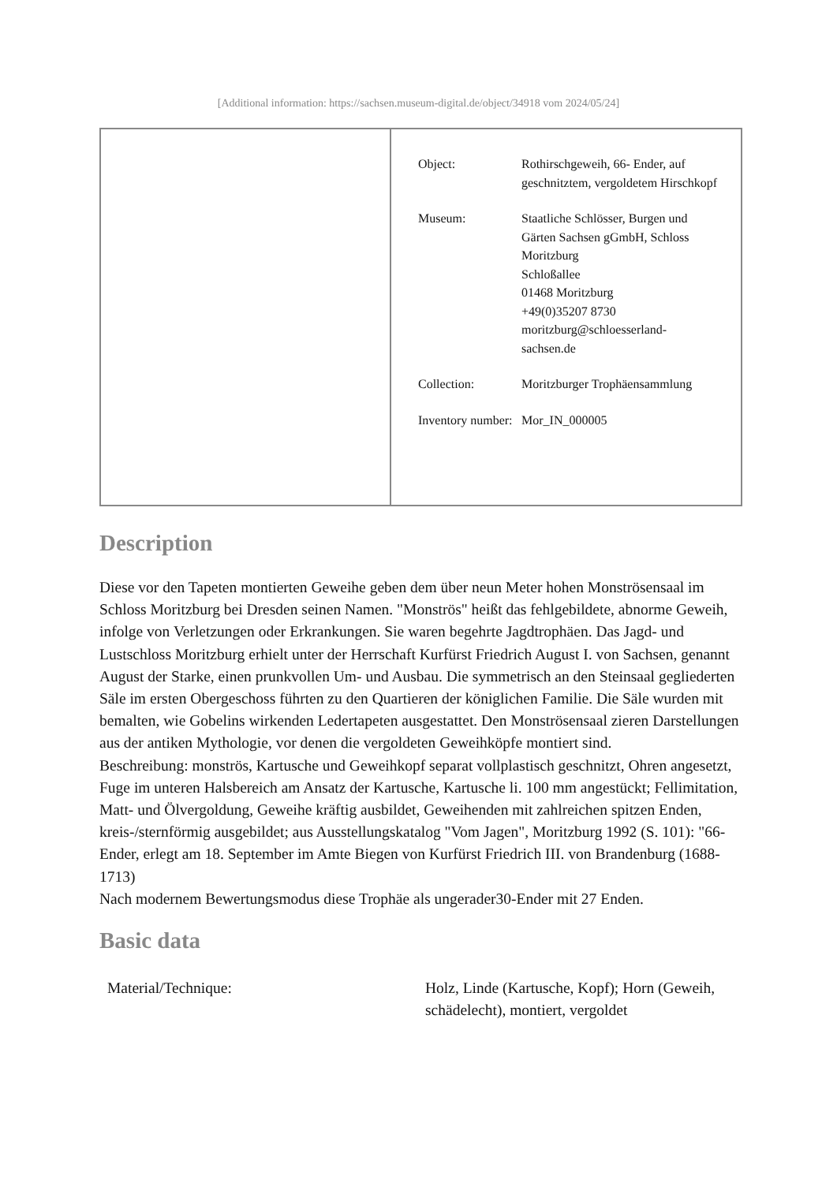[Additional information: https://sachsen.museum-digital.de/object/34918 vom 2024/05/24]
| Object: | Rothirschgeweih, 66- Ender, auf geschnitztem, vergoldetem Hirschkopf |
| Museum: | Staatliche Schlösser, Burgen und Gärten Sachsen gGmbH, Schloss Moritzburg Schloßallee 01468 Moritzburg +49(0)35207 8730 moritzburg@schloesserland-sachsen.de |
| Collection: | Moritzburger Trophäensammlung |
| Inventory number: | Mor_IN_000005 |
Description
Diese vor den Tapeten montierten Geweihe geben dem über neun Meter hohen Monströsensaal im Schloss Moritzburg bei Dresden seinen Namen. "Monströs" heißt das fehlgebildete, abnorme Geweih, infolge von Verletzungen oder Erkrankungen. Sie waren begehrte Jagdtrophäen. Das Jagd- und Lustschloss Moritzburg erhielt unter der Herrschaft Kurfürst Friedrich August I. von Sachsen, genannt August der Starke, einen prunkvollen Um- und Ausbau. Die symmetrisch an den Steinsaal gegliederten Säle im ersten Obergeschoss führten zu den Quartieren der königlichen Familie. Die Säle wurden mit bemalten, wie Gobelins wirkenden Ledertapeten ausgestattet. Den Monströsensaal zieren Darstellungen aus der antiken Mythologie, vor denen die vergoldeten Geweihköpfe montiert sind.
Beschreibung: monströs, Kartusche und Geweihkopf separat vollplastisch geschnitzt, Ohren angesetzt, Fuge im unteren Halsbereich am Ansatz der Kartusche, Kartusche li. 100 mm angestückt; Fellimitation, Matt- und Ölvergoldung, Geweihe kräftig ausbildet, Geweihenden mit zahlreichen spitzen Enden, kreis-/sternförmig ausgebildet; aus Ausstellungskatalog "Vom Jagen", Moritzburg 1992 (S. 101): "66-Ender, erlegt am 18. September im Amte Biegen von Kurfürst Friedrich III. von Brandenburg (1688-1713)
Nach modernem Bewertungsmodus diese Trophäe als ungerader30-Ender mit 27 Enden.
Basic data
| Material/Technique: | Holz, Linde (Kartusche, Kopf); Horn (Geweih, schädelecht), montiert, vergoldet |